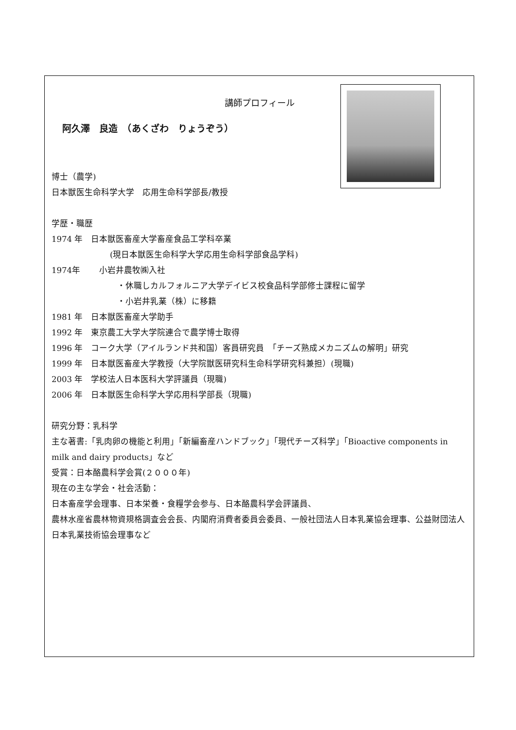講師プロフィール
阿久澤　良造　（あくざわ　りょうぞう）
博士（農学)
日本獣医生命科学大学　応用生命科学部長/教授
学歴・職歴
1974 年　日本獣医畜産大学畜産食品工学科卒業
(現日本獣医生命科学大学応用生命科学部食品学科)
1974年　　 小岩井農牧㈱入社
・休職しカルフォルニア大学デイビス校食品科学部修士課程に留学
・小岩井乳業（株）に移籍
1981 年　日本獣医畜産大学助手
1992 年　東京農工大学大学院連合で農学博士取得
1996 年　コーク大学（アイルランド共和国）客員研究員　「チーズ熟成メカニズムの解明」研究
1999 年　日本獣医畜産大学教授（大学院獣医研究科生命科学研究科兼担）(現職)
2003 年　学校法人日本医科大学評議員（現職)
2006 年　日本獣医生命科学大学応用科学部長（現職)
研究分野：乳科学
主な著書:「乳肉卵の機能と利用」「新編畜産ハンドブック」「現代チーズ科学」「Bioactive components in milk and dairy products」など
受賞：日本酪農科学会賞(２０００年)
現在の主な学会・社会活動：
日本畜産学会理事、日本栄養・食糧学会参与、日本酪農科学会評議員、
農林水産省農林物資規格調査会会長、内閣府消費者委員会委員、一般社団法人日本乳業協会理事、公益財団法人日本乳業技術協会理事など